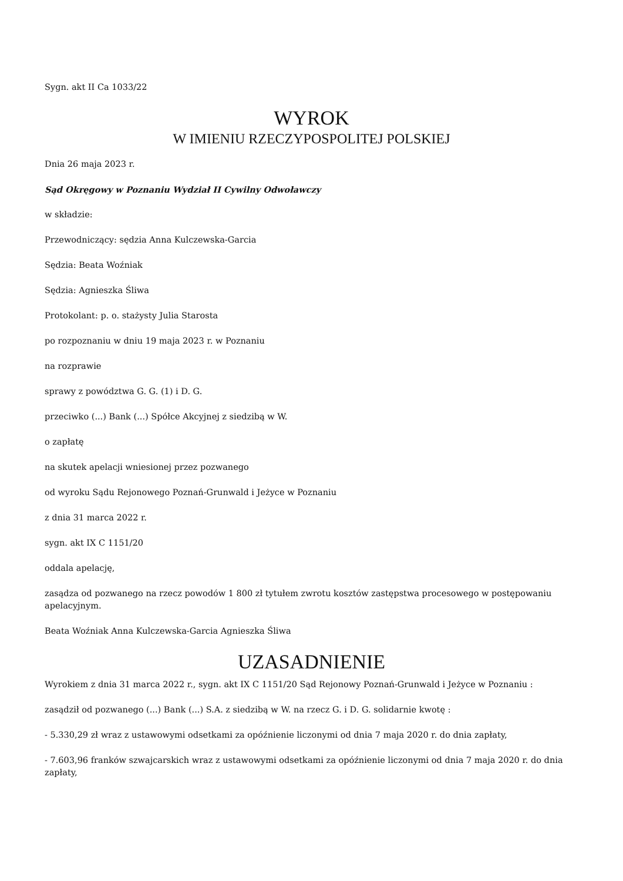Sygn. akt II Ca 1033/22
WYROK
W IMIENIU RZECZYPOSPOLITEJ POLSKIEJ
Dnia 26 maja 2023 r.
Sąd Okręgowy w Poznaniu Wydział II Cywilny Odwoławczy
w składzie:
Przewodniczący: sędzia Anna Kulczewska-Garcia
Sędzia: Beata Woźniak
Sędzia: Agnieszka Śliwa
Protokolant: p. o. stażysty Julia Starosta
po rozpoznaniu w dniu 19 maja 2023 r. w Poznaniu
na rozprawie
sprawy z powództwa G. G. (1) i D. G.
przeciwko (...) Bank (...) Spółce Akcyjnej z siedzibą w W.
o zapłatę
na skutek apelacji wniesionej przez pozwanego
od wyroku Sądu Rejonowego Poznań-Grunwald i Jeżyce w Poznaniu
z dnia 31 marca 2022 r.
sygn. akt IX C 1151/20
oddala apelację,
zasądza od pozwanego na rzecz powodów 1 800 zł tytułem zwrotu kosztów zastępstwa procesowego w postępowaniu apelacyjnym.
Beata Woźniak Anna Kulczewska-Garcia Agnieszka Śliwa
UZASADNIENIE
Wyrokiem z dnia 31 marca 2022 r., sygn. akt IX C 1151/20 Sąd Rejonowy Poznań-Grunwald i Jeżyce w Poznaniu :
zasądził od pozwanego (...) Bank (...) S.A. z siedzibą w W. na rzecz G. i D. G. solidarnie kwotę :
- 5.330,29 zł wraz z ustawowymi odsetkami za opóźnienie liczonymi od dnia 7 maja 2020 r. do dnia zapłaty,
- 7.603,96 franków szwajcarskich wraz z ustawowymi odsetkami za opóźnienie liczonymi od dnia 7 maja 2020 r. do dnia zapłaty,